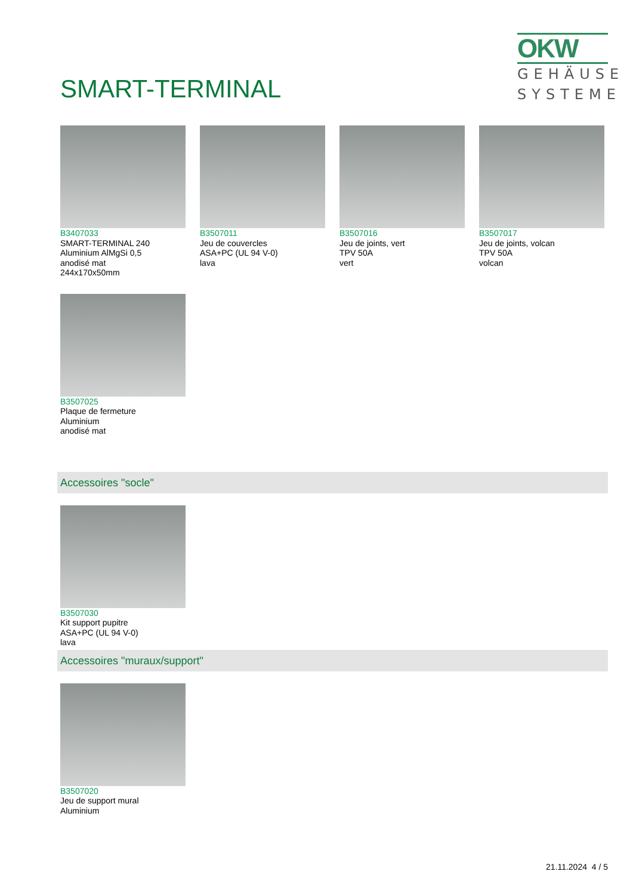SMART-TERMINAL
OKW
GEHÄUSE
SYSTEME
B3407033
SMART-TERMINAL 240
Aluminium AlMgSi 0,5
anodisé mat
244x170x50mm
B3507011
Jeu de couvercles
ASA+PC (UL 94 V-0)
lava
B3507016
Jeu de joints, vert
TPV 50A
vert
B3507017
Jeu de joints, volcan
TPV 50A
volcan
B3507025
Plaque de fermeture
Aluminium
anodisé mat
Accessoires "socle"
B3507030
Kit support pupitre
ASA+PC (UL 94 V-0)
lava
Accessoires "muraux/support"
B3507020
Jeu de support mural
Aluminium
21.11.2024 4 / 5